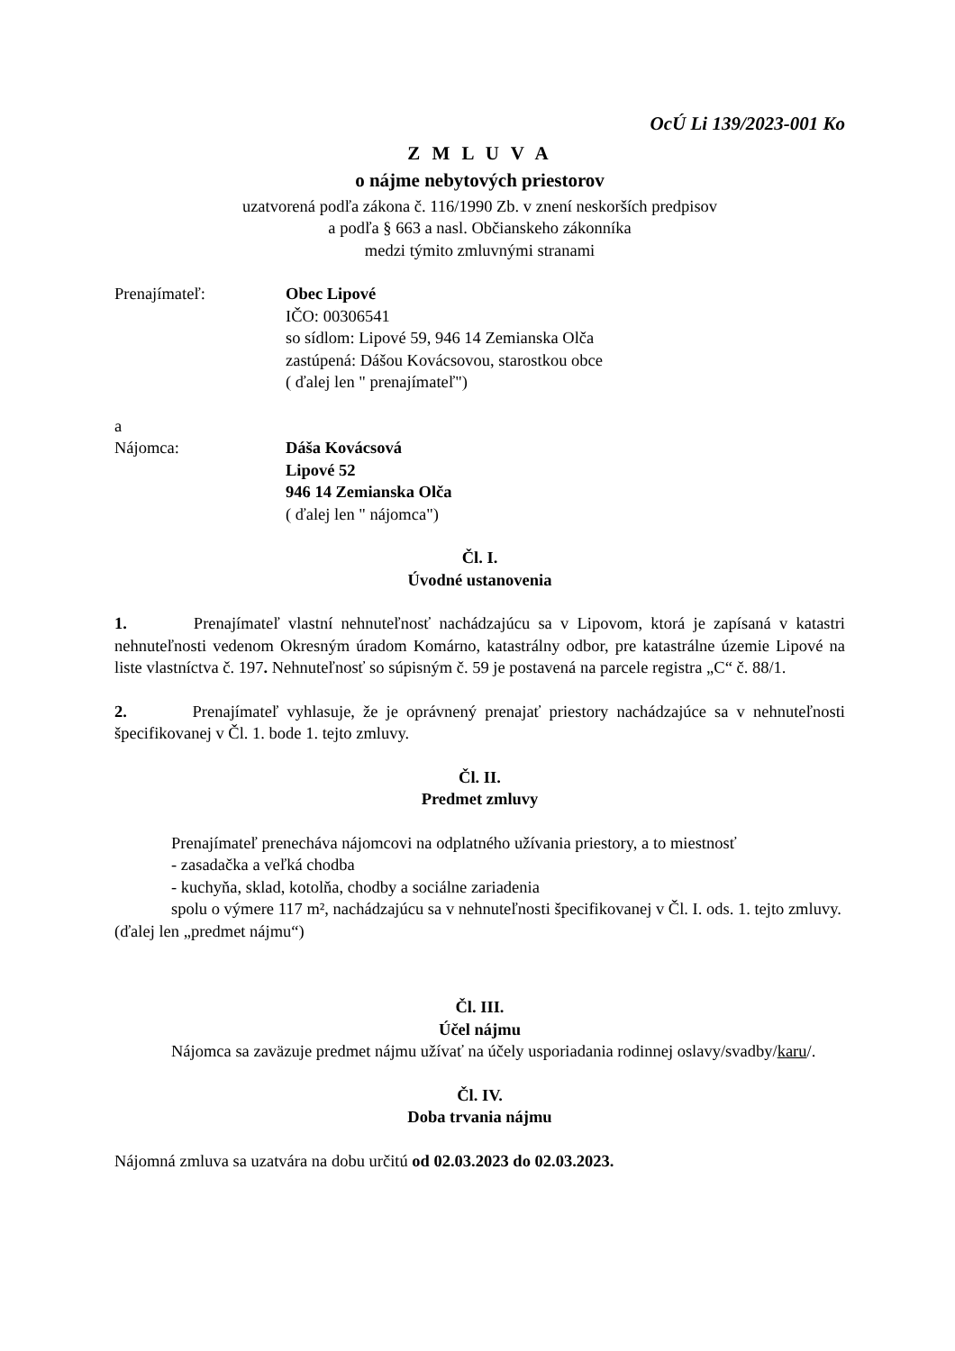OcÚ Li 139/2023-001 Ko
Z M L U V A
o nájme nebytových priestorov
uzatvorená podľa zákona č. 116/1990 Zb. v znení neskorších predpisov
a podľa § 663 a nasl. Občianskeho zákonníka
medzi týmito zmluvnými stranami
Prenajímateľ: Obec Lipové
IČO: 00306541
so sídlom: Lipové 59, 946 14 Zemianska Olča
zastúpená: Dášou Kovácsovou, starostkou obce
( ďalej len " prenajímateľ")
a
Nájomca: Dáša Kovácsová
Lipové 52
946 14 Zemianska Olča
( ďalej len " nájomca")
Čl. I.
Úvodné ustanovenia
1. Prenajímateľ vlastní nehnuteľnosť nachádzajúcu sa v Lipovom, ktorá je zapísaná v katastri nehnuteľnosti vedenom Okresným úradom Komárno, katastrálny odbor, pre katastrálne územie Lipové na liste vlastníctva č. 197. Nehnuteľnosť so súpisným č. 59 je postavená na parcele registra „C“ č. 88/1.
2. Prenajímateľ vyhlasuje, že je oprávnený prenajať priestory nachádzajúce sa v nehnuteľnosti špecifikovanej v Čl. 1. bode 1. tejto zmluvy.
Čl. II.
Predmet zmluvy
Prenajímateľ prenecháva nájomcovi na odplatného užívania priestory, a to miestnosť
- zasadačka a veľká chodba
- kuchyňa, sklad, kotolňa, chodby a sociálne zariadenia
spolu o výmere 117 m², nachádzajúcu sa v nehnuteľnosti špecifikovanej v Čl. I. ods. 1. tejto zmluvy. (ďalej len „predmet nájmu“)
Čl. III.
Účel nájmu
Nájomca sa zaväzuje predmet nájmu užívať na účely usporiadania rodinnej oslavy/svadby/karu/.
Čl. IV.
Doba trvania nájmu
Nájomná zmluva sa uzatvára na dobu určitú od 02.03.2023 do 02.03.2023.